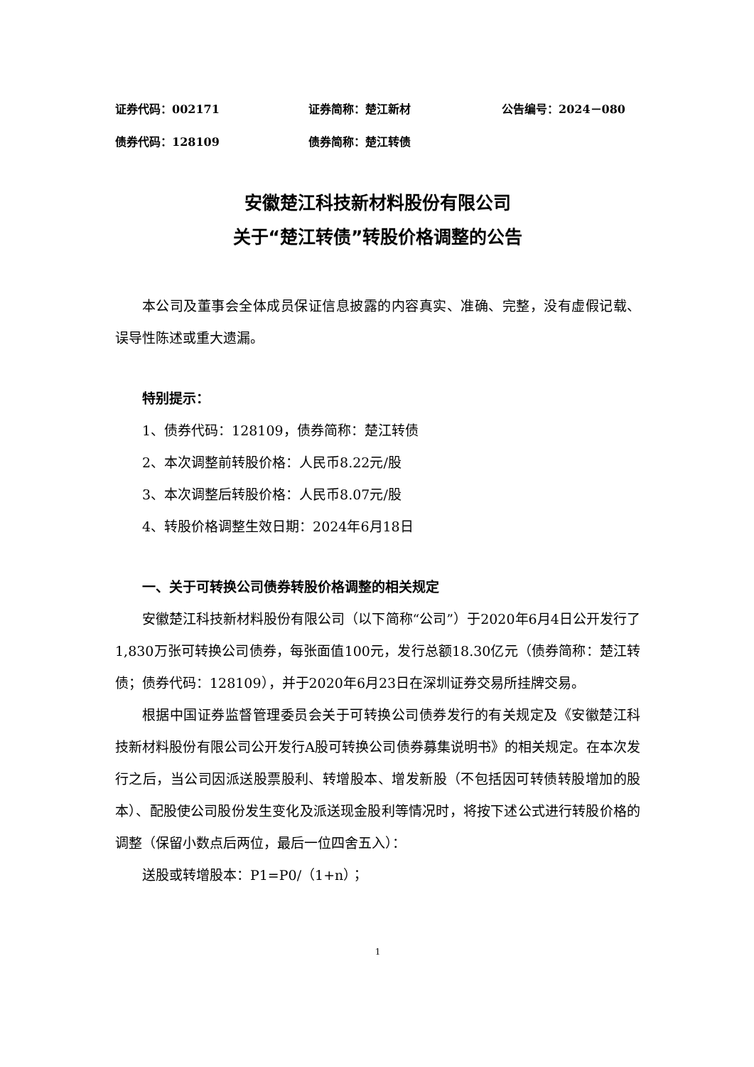证券代码：002171 证券简称：楚江新材 公告编号：2024－080
债券代码：128109 债券简称：楚江转债
安徽楚江科技新材料股份有限公司
关于“楚江转债”转股价格调整的公告
本公司及董事会全体成员保证信息披露的内容真实、准确、完整，没有虚假记载、误导性陈述或重大遗漏。
特别提示：
1、债券代码：128109，债券简称：楚江转债
2、本次调整前转股价格：人民币8.22元/股
3、本次调整后转股价格：人民币8.07元/股
4、转股价格调整生效日期：2024年6月18日
一、关于可转换公司债券转股价格调整的相关规定
安徽楚江科技新材料股份有限公司（以下简称“公司”）于2020年6月4日公开发行了1,830万张可转换公司债券，每张面值100元，发行总额18.30亿元（债券简称：楚江转债；债券代码：128109），并于2020年6月23日在深圳证券交易所挂牌交易。
根据中国证券监督管理委员会关于可转换公司债券发行的有关规定及《安徽楚江科技新材料股份有限公司公开发行A股可转换公司债券募集说明书》的相关规定。在本次发行之后，当公司因派送股票股利、转增股本、增发新股（不包括因可转债转股增加的股本）、配股使公司股份发生变化及派送现金股利等情况时，将按下述公式进行转股价格的调整（保留小数点后两位，最后一位四舍五入）：
送股或转增股本：P1=P0/（1+n）；
1